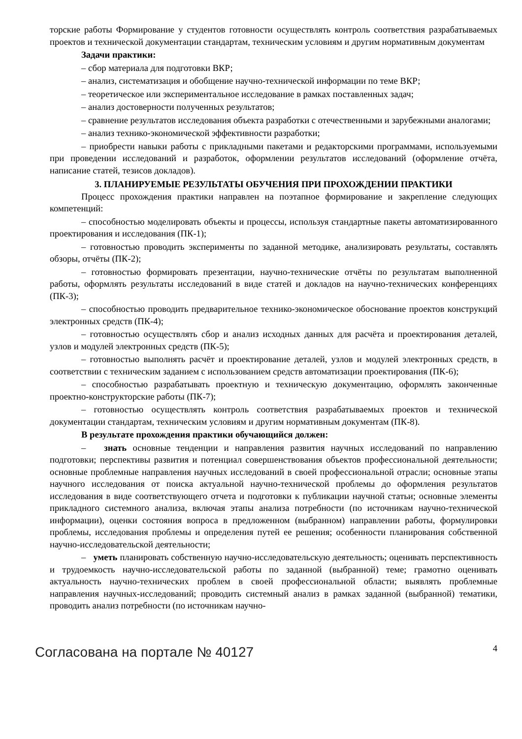торские работы Формирование у студентов готовности осуществлять контроль соответствия разрабатываемых проектов и технической документации стандартам, техническим условиям и другим нормативным документам
Задачи практики:
– сбор материала для подготовки ВКР;
– анализ, систематизация и обобщение научно-технической информации по теме ВКР;
– теоретическое или экспериментальное исследование в рамках поставленных задач;
– анализ достоверности полученных результатов;
– сравнение результатов исследования объекта разработки с отечественными и зарубежными аналогами;
– анализ технико-экономической эффективности разработки;
– приобрести навыки работы с прикладными пакетами и редакторскими программами, используемыми при проведении исследований и разработок, оформлении результатов исследований (оформление отчёта, написание статей, тезисов докладов).
3. ПЛАНИРУЕМЫЕ РЕЗУЛЬТАТЫ ОБУЧЕНИЯ ПРИ ПРОХОЖДЕНИИ ПРАКТИКИ
Процесс прохождения практики направлен на поэтапное формирование и закрепление следующих компетенций:
– способностью моделировать объекты и процессы, используя стандартные пакеты автоматизированного проектирования и исследования (ПК-1);
– готовностью проводить эксперименты по заданной методике, анализировать результаты, составлять обзоры, отчёты (ПК-2);
– готовностью формировать презентации, научно-технические отчёты по результатам выполненной работы, оформлять результаты исследований в виде статей и докладов на научно-технических конференциях (ПК-3);
– способностью проводить предварительное технико-экономическое обоснование проектов конструкций электронных средств (ПК-4);
– готовностью осуществлять сбор и анализ исходных данных для расчёта и проектирования деталей, узлов и модулей электронных средств (ПК-5);
– готовностью выполнять расчёт и проектирование деталей, узлов и модулей электронных средств, в соответствии с техническим заданием с использованием средств автоматизации проектирования (ПК-6);
– способностью разрабатывать проектную и техническую документацию, оформлять законченные проектно-конструкторские работы (ПК-7);
– готовностью осуществлять контроль соответствия разрабатываемых проектов и технической документации стандартам, техническим условиям и другим нормативным документам (ПК-8).
В результате прохождения практики обучающийся должен:
– знать основные тенденции и направления развития научных исследований по направлению подготовки; перспективы развития и потенциал совершенствования объектов профессиональной деятельности; основные проблемные направления научных исследований в своей профессиональной отрасли; основные этапы научного исследования от поиска актуальной научно-технической проблемы до оформления результатов исследования в виде соответствующего отчета и подготовки к публикации научной статьи; основные элементы прикладного системного анализа, включая этапы анализа потребности (по источникам научно-технической информации), оценки состояния вопроса в предложенном (выбранном) направлении работы, формулировки проблемы, исследования проблемы и определения путей ее решения; особенности планирования собственной научно-исследовательской деятельности;
– уметь планировать собственную научно-исследовательскую деятельность; оценивать перспективность и трудоемкость научно-исследовательской работы по заданной (выбранной) теме; грамотно оценивать актуальность научно-технических проблем в своей профессиональной области; выявлять проблемные направления научных-исследований; проводить системный анализ в рамках заданной (выбранной) тематики, проводить анализ потребности (по источникам научно-
Согласована на портале № 40127 4